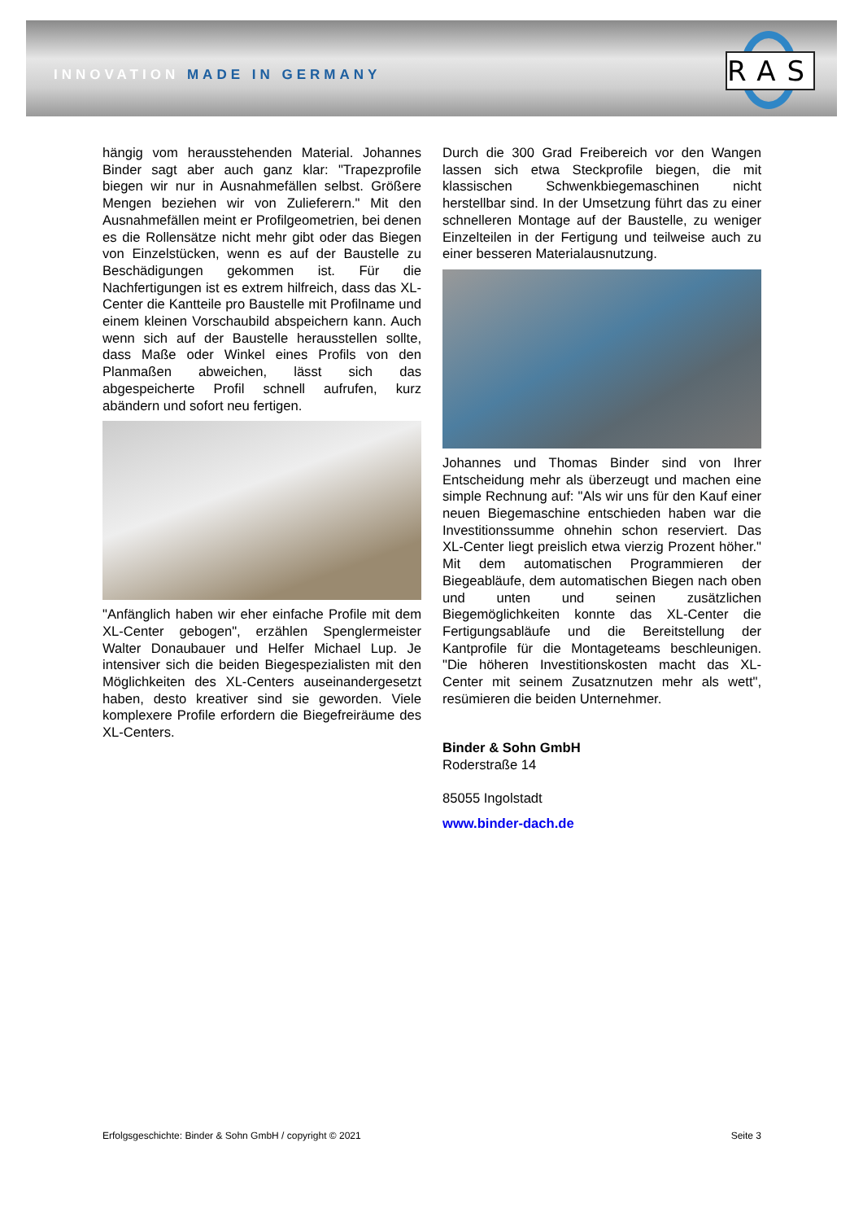INNOVATION MADE IN GERMANY RAS
hängig vom herausstehenden Material. Johannes Binder sagt aber auch ganz klar: "Trapezprofile biegen wir nur in Ausnahmefällen selbst. Größere Mengen beziehen wir von Zulieferern." Mit den Ausnahmefällen meint er Profilgeometrien, bei denen es die Rollensätze nicht mehr gibt oder das Biegen von Einzelstücken, wenn es auf der Baustelle zu Beschädigungen gekommen ist. Für die Nachfertigungen ist es extrem hilfreich, dass das XL-Center die Kantteile pro Baustelle mit Profilname und einem kleinen Vorschaubild abspeichern kann. Auch wenn sich auf der Baustelle herausstellen sollte, dass Maße oder Winkel eines Profils von den Planmaßen abweichen, lässt sich das abgespeicherte Profil schnell aufrufen, kurz abändern und sofort neu fertigen.
"Anfänglich haben wir eher einfache Profile mit dem XL-Center gebogen", erzählen Spenglermeister Walter Donaubauer und Helfer Michael Lup. Je intensiver sich die beiden Biegespezialisten mit den Möglichkeiten des XL-Centers auseinandergesetzt haben, desto kreativer sind sie geworden. Viele komplexere Profile erfordern die Biegefreiräume des XL-Centers.
Durch die 300 Grad Freibereich vor den Wangen lassen sich etwa Steckprofile biegen, die mit klassischen Schwenkbiegemaschinen nicht herstellbar sind. In der Umsetzung führt das zu einer schnelleren Montage auf der Baustelle, zu weniger Einzelteilen in der Fertigung und teilweise auch zu einer besseren Materialausnutzung.
Johannes und Thomas Binder sind von Ihrer Entscheidung mehr als überzeugt und machen eine simple Rechnung auf: "Als wir uns für den Kauf einer neuen Biegemaschine entschieden haben war die Investitionssumme ohnehin schon reserviert. Das XL-Center liegt preislich etwa vierzig Prozent höher." Mit dem automatischen Programmieren der Biegeabläufe, dem automatischen Biegen nach oben und unten und seinen zusätzlichen Biegemöglichkeiten konnte das XL-Center die Fertigungsabläufe und die Bereitstellung der Kantprofile für die Montageteams beschleunigen. "Die höheren Investitionskosten macht das XL-Center mit seinem Zusatznutzen mehr als wett", resümieren die beiden Unternehmer.
Binder & Sohn GmbH
Roderstraße 14
85055 Ingolstadt
www.binder-dach.de
Erfolgsgeschichte: Binder & Sohn GmbH / copyright © 2021 Seite 3